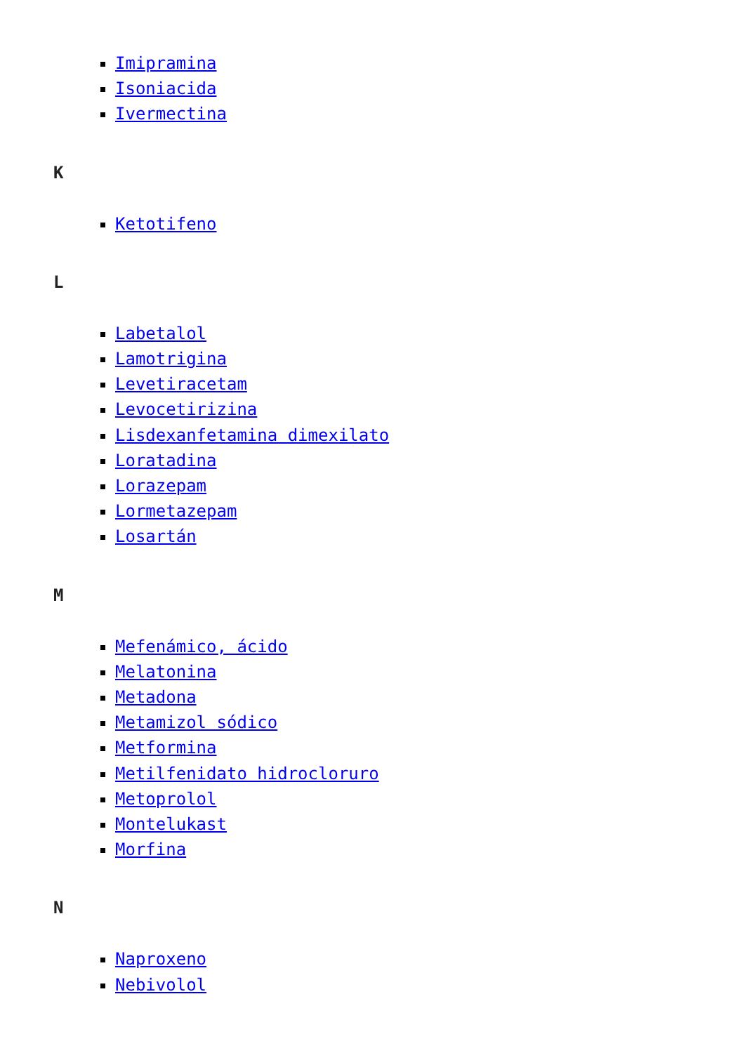Imipramina
Isoniacida
Ivermectina
K
Ketotifeno
L
Labetalol
Lamotrigina
Levetiracetam
Levocetirizina
Lisdexanfetamina dimexilato
Loratadina
Lorazepam
Lormetazepam
Losartán
M
Mefenámico, ácido
Melatonina
Metadona
Metamizol sódico
Metformina
Metilfenidato hidrocloruro
Metoprolol
Montelukast
Morfina
N
Naproxeno
Nebivolol